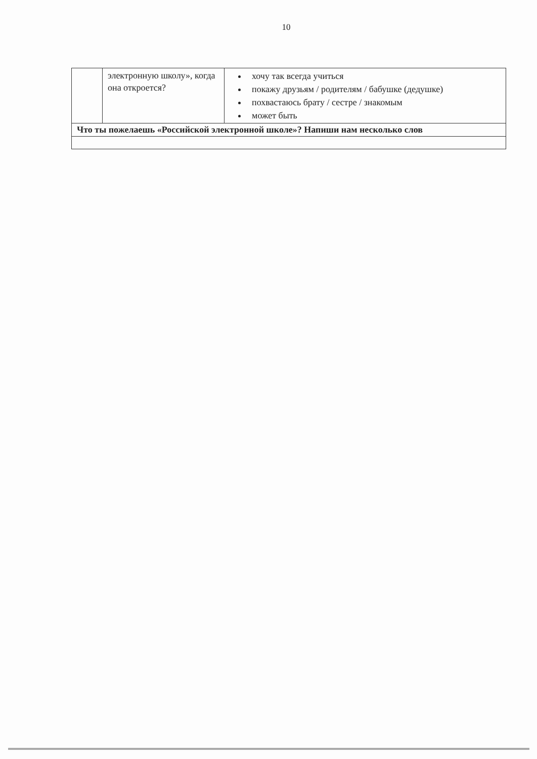10
| | электронную школу», когда она откроется? | хочу так всегда учиться покажу друзьям / родителям / бабушке (дедушке) похвастаюсь брату / сестре / знакомым может быть |
| Что ты пожелаешь «Российской электронной школе»? Напиши нам несколько слов | | |